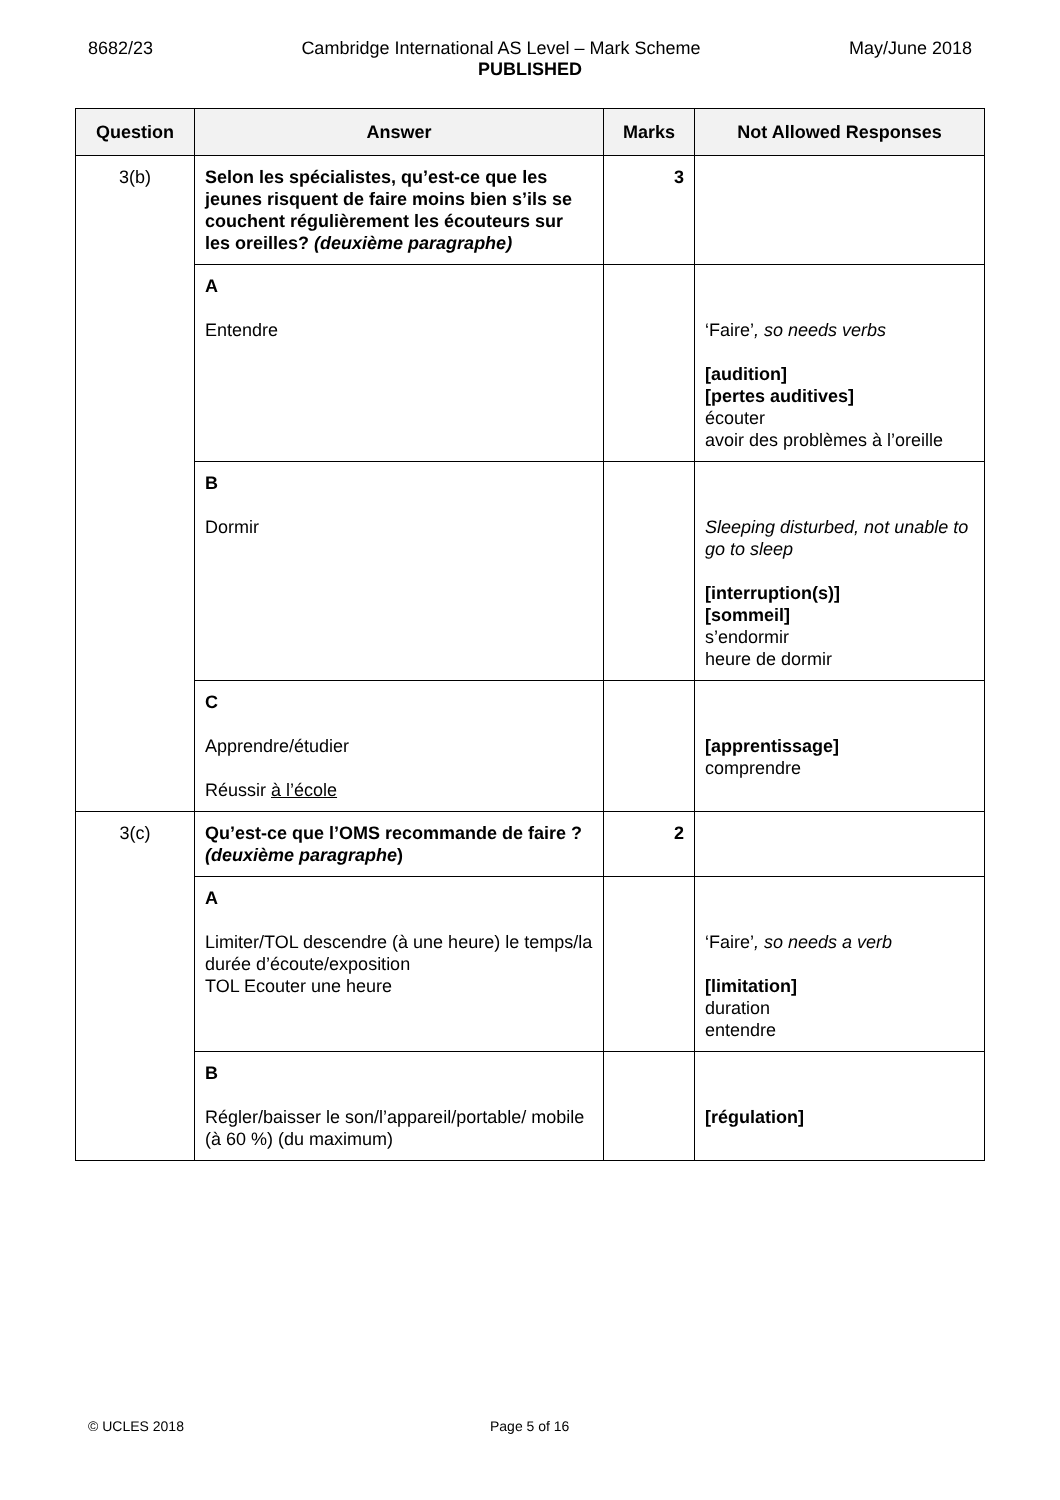8682/23 Cambridge International AS Level – Mark Scheme May/June 2018
PUBLISHED
| Question | Answer | Marks | Not Allowed Responses |
| --- | --- | --- | --- |
| 3(b) | Selon les spécialistes, qu’est-ce que les jeunes risquent de faire moins bien s’ils se couchent régulièrement les écouteurs sur les oreilles? (deuxième paragraphe) | 3 | |
| | A Entendre | | ‘Faire’ , so needs verbs [audition] [pertes auditives] écouter avoir des problèmes à l’oreille |
| | B Dormir | | Sleeping disturbed, not unable to go to sleep [interruption(s)] [sommeil] s’endormir heure de dormir |
| | C Apprendre/étudier Réussir à l’école | | [apprentissage] comprendre |
| 3(c) | Qu’est-ce que l’OMS recommande de faire ? (deuxième paragraphe ) | 2 | |
| | A Limiter/TOL descendre (à une heure) le temps/la durée d’écoute/exposition TOL Ecouter une heure | | ‘Faire’ , so needs a verb [limitation] duration entendre |
| | B Régler/baisser le son/l’appareil/portable/ mobile (à 60 %) (du maximum) | | [régulation] |
© UCLES 2018 Page 5 of 16